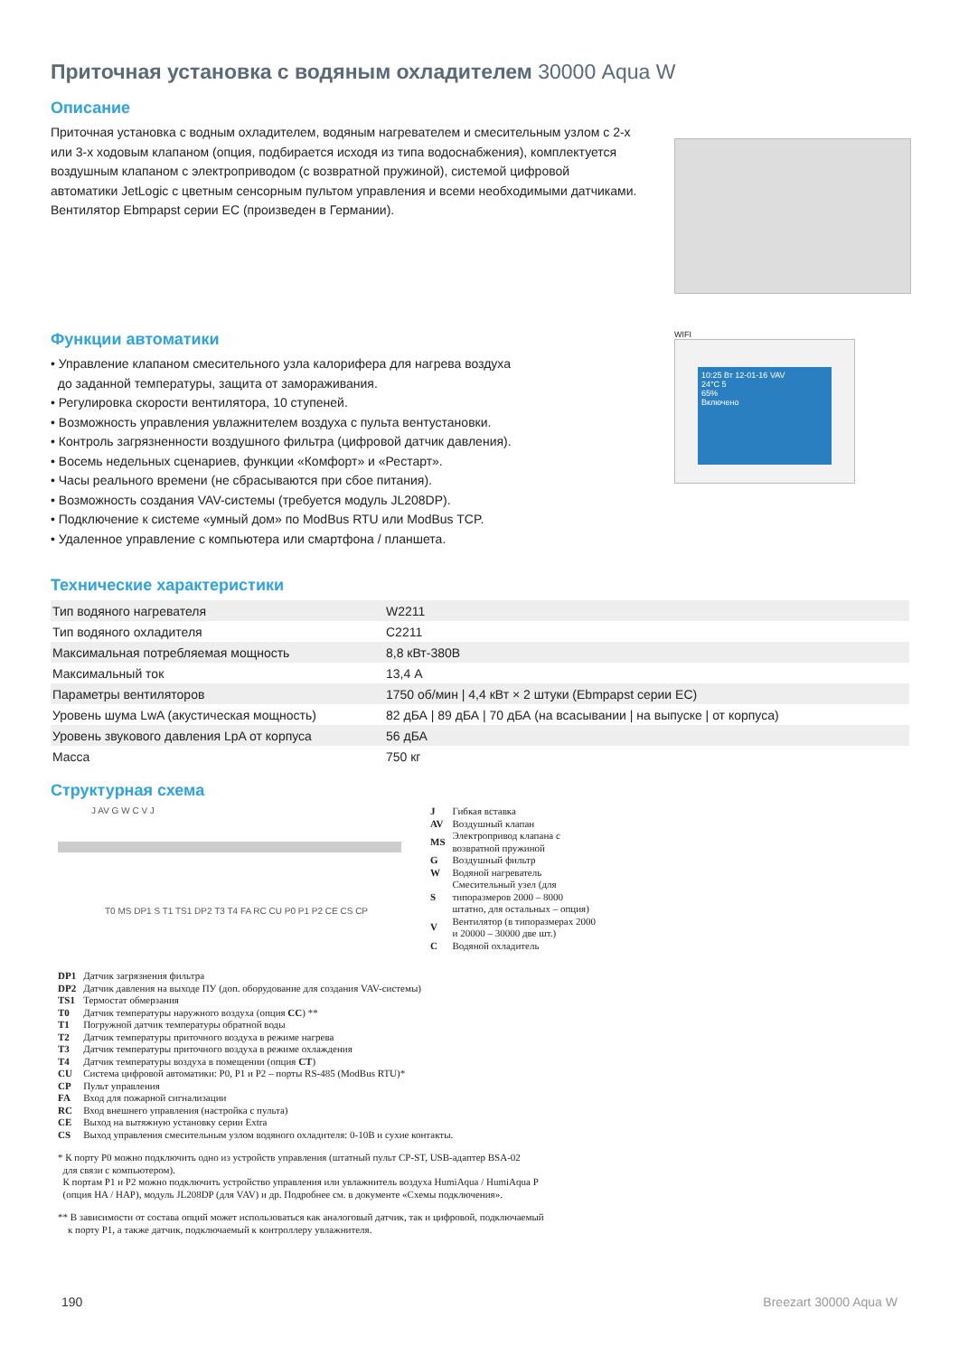Приточная установка с водяным охладителем 30000 Aqua W
Описание
Приточная установка с водным охладителем, водяным нагревателем и смесительным узлом с 2-х или 3-х ходовым клапаном (опция, подбирается исходя из типа водоснабжения), комплектуется воздушным клапаном с электроприводом (с возвратной пружиной), системой цифровой автоматики JetLogic с цветным сенсорным пультом управления и всеми необходимыми датчиками. Вентилятор Ebmpapst серии EC (произведен в Германии).
Функции автоматики
• Управление клапаном смесительного узла калорифера для нагрева воздуха
до заданной температуры, защита от замораживания.
• Регулировка скорости вентилятора, 10 ступеней.
• Возможность управления увлажнителем воздуха с пульта вентустановки.
• Контроль загрязненности воздушного фильтра (цифровой датчик давления).
• Восемь недельных сценариев, функции «Комфорт» и «Рестарт».
• Часы реального времени (не сбрасываются при сбое питания).
• Возможность создания VAV-системы (требуется модуль JL208DP).
• Подключение к системе «умный дом» по ModBus RTU или ModBus TCP.
• Удаленное управление с компьютера или смартфона / планшета.
WIFI
10:25 Вт 12-01-16 VAV
24°C 5
65%
Включено
Технические характеристики
| Тип водяного нагревателя | W2211 |
| Тип водяного охладителя | C2211 |
| Максимальная потребляемая мощность | 8,8 кВт-380В |
| Максимальный ток | 13,4 А |
| Параметры вентиляторов | 1750 об/мин / 4,4 кВт × 2 штуки (Ebmpapst серии EC) |
| Уровень шума LwA (акустическая мощность) | 82 дБА / 89 дБА / 70 дБА (на всасывании / на выпуске / от корпуса) |
| Уровень звукового давления LpA от корпуса | 56 дБА |
| Масса | 750 кг |
Структурная схема
J AV G W C V J
T0 MS DP1 S T1 TS1 DP2 T3 T4 FA RC CU P0 P1 P2 CE CS CP
| J | Гибкая вставка |
| AV | Воздушный клапан |
| MS | Электропривод клапана с возвратной пружиной |
| G | Воздушный фильтр |
| W | Водяной нагреватель |
| S | Смесительный узел (для типоразмеров 2000 – 8000 штатно, для остальных – опция) |
| V | Вентилятор (в типоразмерах 2000 и 20000 – 30000 две шт.) |
| C | Водяной охладитель |
| DP1 | Датчик загрязнения фильтра |
| DP2 | Датчик давления на выходе ПУ (доп. оборудование для создания VAV-системы) |
| TS1 | Термостат обмерзания |
| T0 | Датчик температуры наружного воздуха (опция CC ) ** |
| T1 | Погружной датчик температуры обратной воды |
| T2 | Датчик температуры приточного воздуха в режиме нагрева |
| T3 | Датчик температуры приточного воздуха в режиме охлаждения |
| T4 | Датчик температуры воздуха в помещении (опция CT ) |
| CU | Система цифровой автоматики: P0, P1 и P2 – порты RS-485 (ModBus RTU)* |
| CP | Пульт управления |
| FA | Вход для пожарной сигнализации |
| RC | Вход внешнего управления (настройка с пульта) |
| CE | Выход на вытяжную установку серии Extra |
| CS | Выход управления смесительным узлом водяного охладителя: 0-10В и сухие контакты. |
* К порту P0 можно подключить одно из устройств управления (штатный пульт CP-ST, USB-адаптер BSA-02
для связи с компьютером).
К портам P1 и P2 можно подключить устройство управления или увлажнитель воздуха HumiAqua / HumiAqua P
(опция HA / HAP), модуль JL208DP (для VAV) и др. Подробнее см. в документе «Схемы подключения».
** В зависимости от состава опций может использоваться как аналоговый датчик, так и цифровой, подключаемый
к порту P1, а также датчик, подключаемый к контроллеру увлажнителя.
190 Breezart 30000 Aqua W